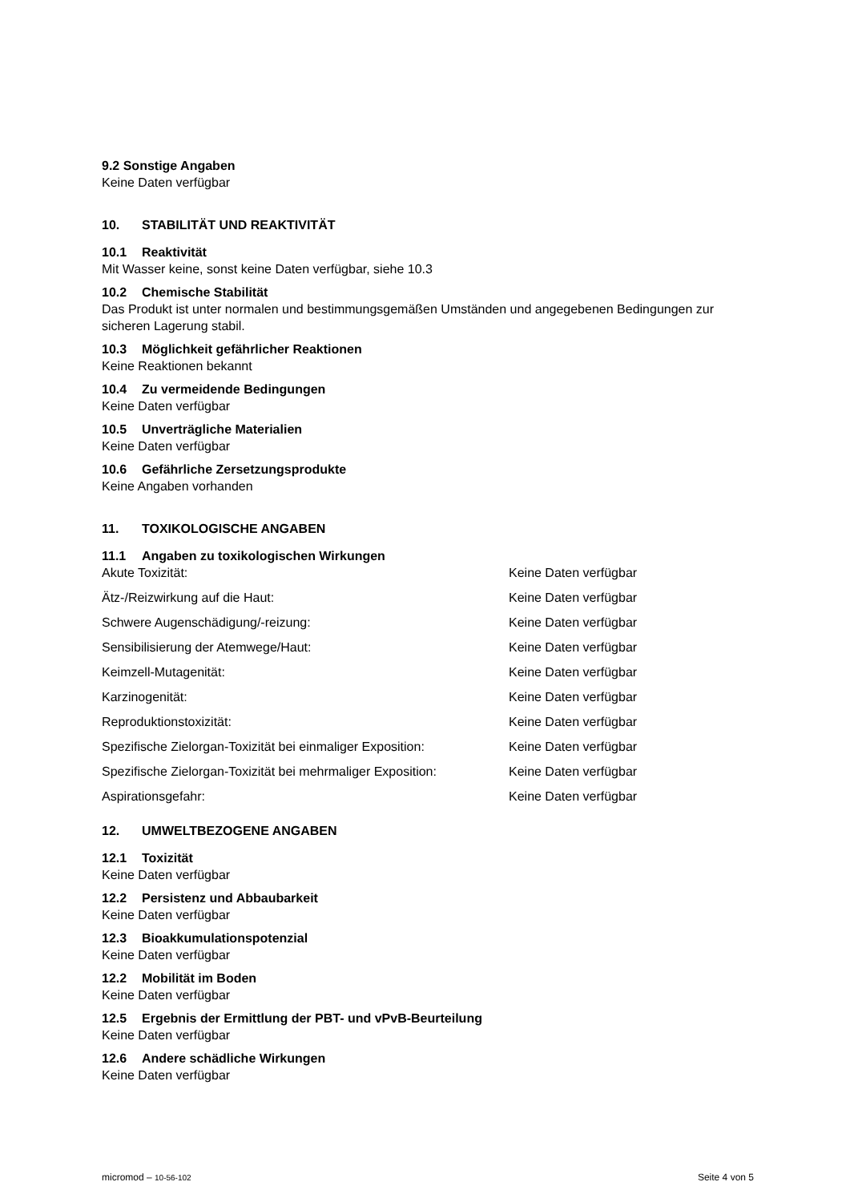9.2 Sonstige Angaben
Keine Daten verfügbar
10. STABILITÄT UND REAKTIVITÄT
10.1 Reaktivität
Mit Wasser keine, sonst keine Daten verfügbar, siehe 10.3
10.2 Chemische Stabilität
Das Produkt ist unter normalen und bestimmungsgemäßen Umständen und angegebenen Bedingungen zur sicheren Lagerung stabil.
10.3 Möglichkeit gefährlicher Reaktionen
Keine Reaktionen bekannt
10.4 Zu vermeidende Bedingungen
Keine Daten verfügbar
10.5 Unverträgliche Materialien
Keine Daten verfügbar
10.6 Gefährliche Zersetzungsprodukte
Keine Angaben vorhanden
11. TOXIKOLOGISCHE ANGABEN
11.1 Angaben zu toxikologischen Wirkungen
| Akute Toxizität: | Keine Daten verfügbar |
| Ätz-/Reizwirkung auf die Haut: | Keine Daten verfügbar |
| Schwere Augenschädigung/-reizung: | Keine Daten verfügbar |
| Sensibilisierung der Atemwege/Haut: | Keine Daten verfügbar |
| Keimzell-Mutagenität: | Keine Daten verfügbar |
| Karzinogenität: | Keine Daten verfügbar |
| Reproduktionstoxizität: | Keine Daten verfügbar |
| Spezifische Zielorgan-Toxizität bei einmaliger Exposition: | Keine Daten verfügbar |
| Spezifische Zielorgan-Toxizität bei mehrmaliger Exposition: | Keine Daten verfügbar |
| Aspirationsgefahr: | Keine Daten verfügbar |
12. UMWELTBEZOGENE ANGABEN
12.1 Toxizität
Keine Daten verfügbar
12.2 Persistenz und Abbaubarkeit
Keine Daten verfügbar
12.3 Bioakkumulationspotenzial
Keine Daten verfügbar
12.2 Mobilität im Boden
Keine Daten verfügbar
12.5 Ergebnis der Ermittlung der PBT- und vPvB-Beurteilung
Keine Daten verfügbar
12.6 Andere schädliche Wirkungen
Keine Daten verfügbar
micromod – 10-56-102 Seite 4 von 5